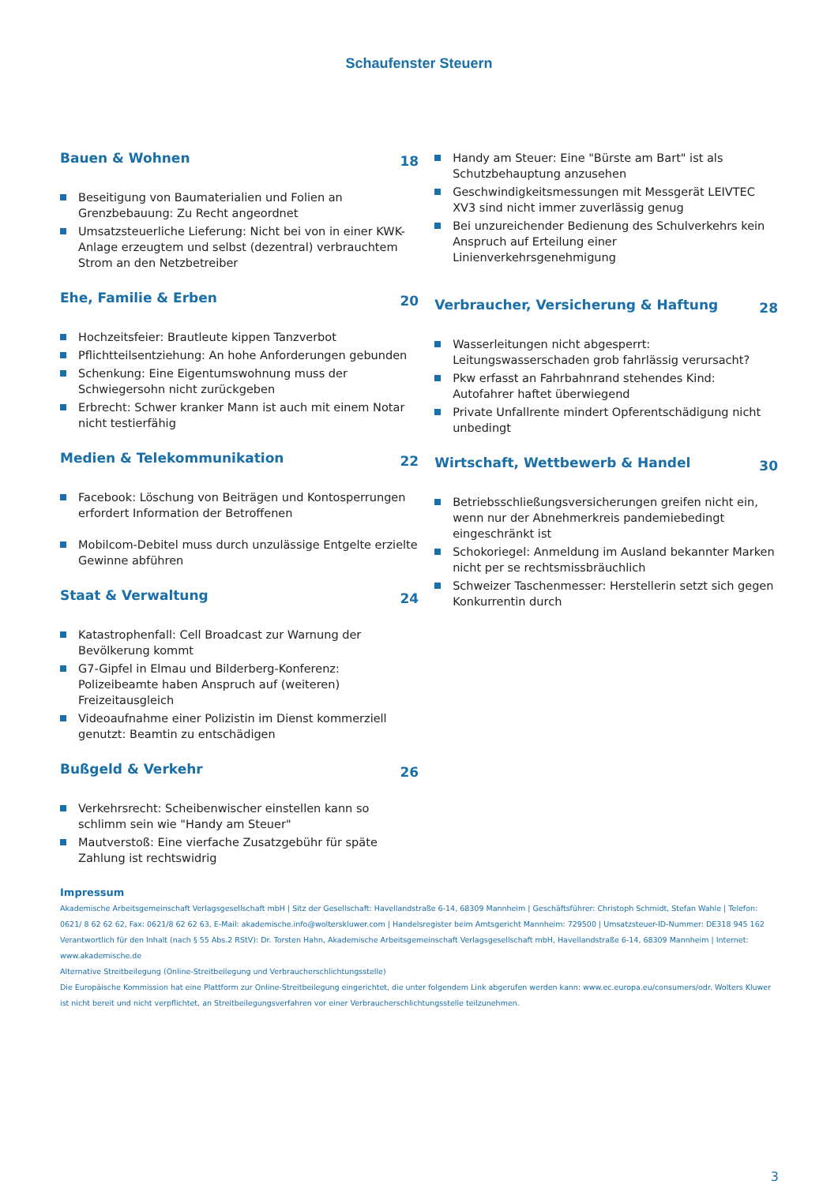Schaufenster Steuern
Bauen & Wohnen 18
Beseitigung von Baumaterialien und Folien an Grenzbebauung: Zu Recht angeordnet
Umsatzsteuerliche Lieferung: Nicht bei von in einer KWK-Anlage erzeugtem und selbst (dezentral) verbrauchtem Strom an den Netzbetreiber
Ehe, Familie & Erben 20
Hochzeitsfeier: Brautleute kippen Tanzverbot
Pflichtteilsentziehung: An hohe Anforderungen gebunden
Schenkung: Eine Eigentumswohnung muss der Schwiegersohn nicht zurückgeben
Erbrecht: Schwer kranker Mann ist auch mit einem Notar nicht testierfähig
Medien & Telekommunikation 22
Facebook: Löschung von Beiträgen und Kontosperrungen erfordert Information der Betroffenen
Mobilcom-Debitel muss durch unzulässige Entgelte erzielte Gewinne abführen
Staat & Verwaltung 24
Katastrophenfall: Cell Broadcast zur Warnung der Bevölkerung kommt
G7-Gipfel in Elmau und Bilderberg-Konferenz: Polizeibeamte haben Anspruch auf (weiteren) Freizeitausgleich
Videoaufnahme einer Polizistin im Dienst kommerziell genutzt: Beamtin zu entschädigen
Bußgeld & Verkehr 26
Verkehrsrecht: Scheibenwischer einstellen kann so schlimm sein wie "Handy am Steuer"
Mautverstoß: Eine vierfache Zusatzgebühr für späte Zahlung ist rechtswidrig
Handy am Steuer: Eine "Bürste am Bart" ist als Schutzbehauptung anzusehen
Geschwindigkeitsmessungen mit Messgerät LEIVTEC XV3 sind nicht immer zuverlässig genug
Bei unzureichender Bedienung des Schulverkehrs kein Anspruch auf Erteilung einer Linienverkehrsgenehmigung
Verbraucher, Versicherung & Haftung 28
Wasserleitungen nicht abgesperrt: Leitungswasserschaden grob fahrlässig verursacht?
Pkw erfasst an Fahrbahnrand stehendes Kind: Autofahrer haftet überwiegend
Private Unfallrente mindert Opferentschädigung nicht unbedingt
Wirtschaft, Wettbewerb & Handel 30
Betriebsschließungsversicherungen greifen nicht ein, wenn nur der Abnehmerkreis pandemiebedingt eingeschränkt ist
Schokoriegel: Anmeldung im Ausland bekannter Marken nicht per se rechtsmissbräuchlich
Schweizer Taschenmesser: Herstellerin setzt sich gegen Konkurrentin durch
Impressum
Akademische Arbeitsgemeinschaft Verlagsgesellschaft mbH | Sitz der Gesellschaft: Havellandstraße 6-14, 68309 Mannheim | Geschäftsführer: Christoph Schmidt, Stefan Wahle | Telefon: 0621/ 8 62 62 62, Fax: 0621/8 62 62 63, E-Mail: akademische.info@wolterskluwer.com | Handelsregister beim Amtsgericht Mannheim: 729500 | Umsatzsteuer-ID-Nummer: DE318 945 162
Verantwortlich für den Inhalt (nach § 55 Abs.2 RStV): Dr. Torsten Hahn, Akademische Arbeitsgemeinschaft Verlagsgesellschaft mbH, Havellandstraße 6-14, 68309 Mannheim | Internet: www.akademische.de
Alternative Streitbeilegung (Online-Streitbeilegung und Verbraucherschlichtungsstelle)
Die Europäische Kommission hat eine Plattform zur Online-Streitbeilegung eingerichtet, die unter folgendem Link abgerufen werden kann: www.ec.europa.eu/consumers/odr. Wolters Kluwer ist nicht bereit und nicht verpflichtet, an Streitbeilegungsverfahren vor einer Verbraucherschlichtungsstelle teilzunehmen.
3